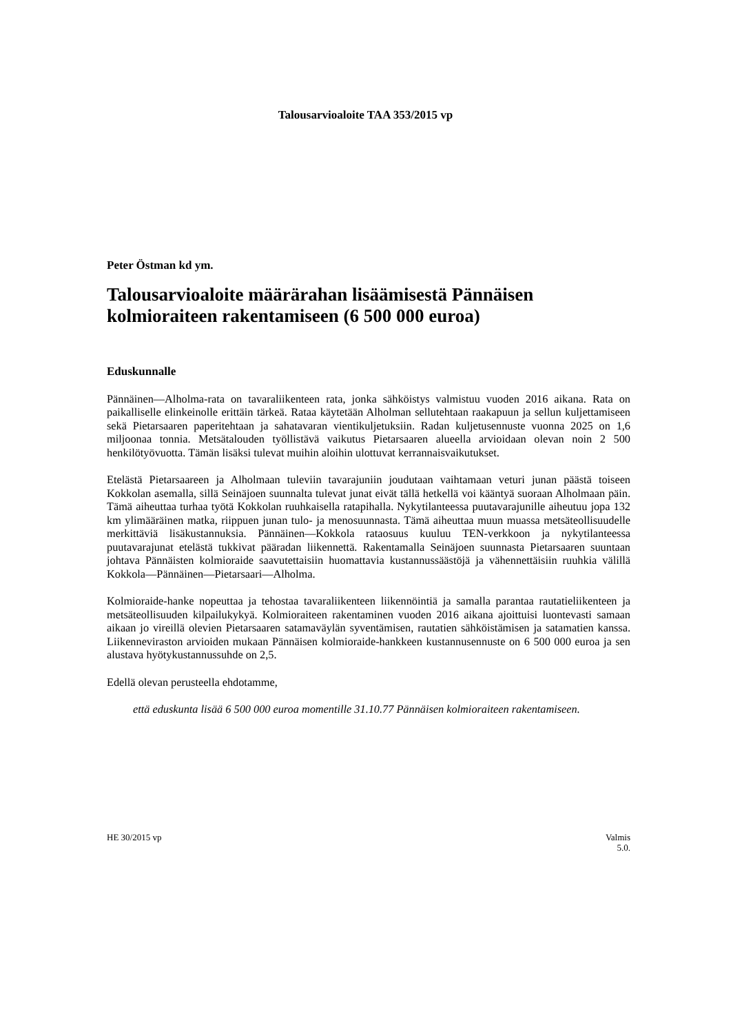Talousarvioaloite TAA 353/2015 vp
Peter Östman kd ym.
Talousarvioaloite määrärahan lisäämisestä Pännäisen kolmioraiteen rakentamiseen (6 500 000 euroa)
Eduskunnalle
Pännäinen—Alholma-rata on tavaraliikenteen rata, jonka sähköistys valmistuu vuoden 2016 aikana. Rata on paikalliselle elinkeinolle erittäin tärkeä. Rataa käytetään Alholman sellutehtaan raakapuun ja sellun kuljettamiseen sekä Pietarsaaren paperitehtaan ja sahatavaran vientikuljetuksiin. Radan kuljetusennuste vuonna 2025 on 1,6 miljoonaa tonnia. Metsätalouden työllistävä vaikutus Pietarsaaren alueella arvioidaan olevan noin 2 500 henkilötyövuotta. Tämän lisäksi tulevat muihin aloihin ulottuvat kerrannaisvaikutukset.
Etelästä Pietarsaareen ja Alholmaan tuleviin tavarajuniin joudutaan vaihtamaan veturi junan päästä toiseen Kokkolan asemalla, sillä Seinäjoen suunnalta tulevat junat eivät tällä hetkellä voi kääntyä suoraan Alholmaan päin. Tämä aiheuttaa turhaa työtä Kokkolan ruuhkaisella ratapihalla. Nykytilanteessa puutavarajunille aiheutuu jopa 132 km ylimääräinen matka, riippuen junan tulo- ja menosuunnasta. Tämä aiheuttaa muun muassa metsäteollisuudelle merkittäviä lisäkustannuksia. Pännäinen—Kokkola rataosuus kuuluu TEN-verkkoon ja nykytilanteessa puutavarajunat etelästä tukkivat pääradan liikennettä. Rakentamalla Seinäjoen suunnasta Pietarsaaren suuntaan johtava Pännäisten kolmioraide saavutettaisiin huomattavia kustannussäästöjä ja vähennettäisiin ruuhkia välillä Kokkola—Pännäinen—Pietarsaari—Alholma.
Kolmioraide-hanke nopeuttaa ja tehostaa tavaraliikenteen liikennöintiä ja samalla parantaa rautatieliikenteen ja metsäteollisuuden kilpailukykyä. Kolmioraiteen rakentaminen vuoden 2016 aikana ajoittuisi luontevasti samaan aikaan jo vireillä olevien Pietarsaaren satamaväylän syventämisen, rautatien sähköistämisen ja satamatien kanssa. Liikenneviraston arvioiden mukaan Pännäisen kolmioraide-hankkeen kustannusennuste on 6 500 000 euroa ja sen alustava hyötykustannussuhde on 2,5.
Edellä olevan perusteella ehdotamme,
että eduskunta lisää 6 500 000 euroa momentille 31.10.77 Pännäisen kolmioraiteen rakentamiseen.
HE 30/2015 vp Valmis
5.0.